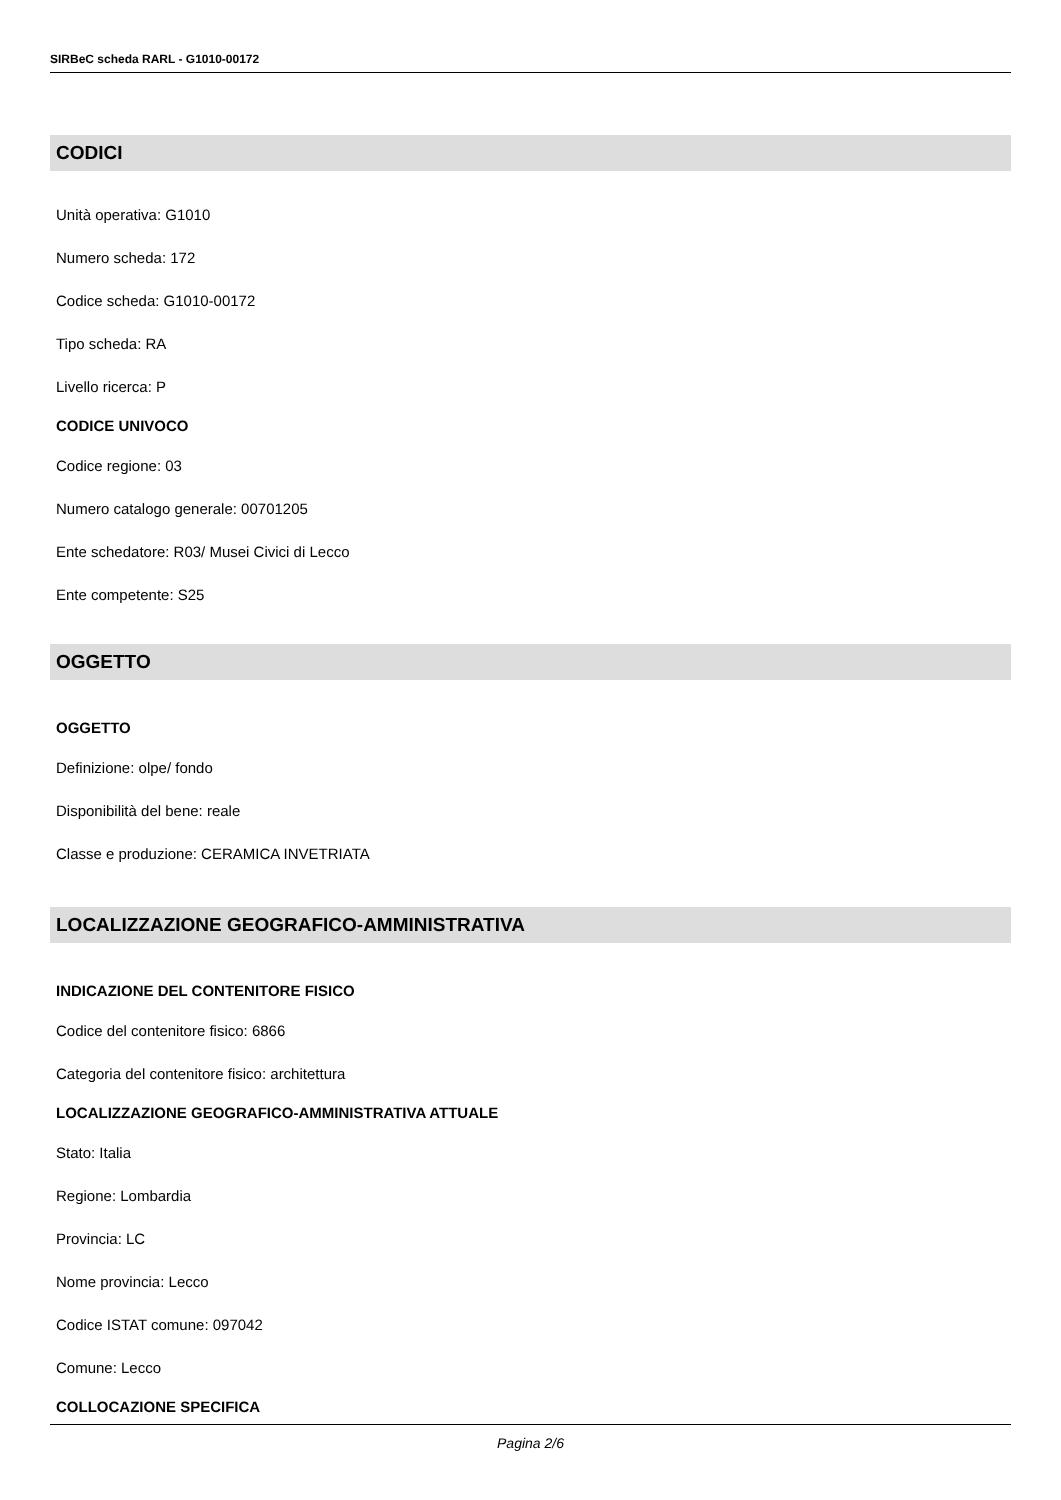SIRBeC scheda RARL - G1010-00172
CODICI
Unità operativa: G1010
Numero scheda: 172
Codice scheda: G1010-00172
Tipo scheda: RA
Livello ricerca: P
CODICE UNIVOCO
Codice regione: 03
Numero catalogo generale: 00701205
Ente schedatore: R03/ Musei Civici di Lecco
Ente competente: S25
OGGETTO
OGGETTO
Definizione: olpe/ fondo
Disponibilità del bene: reale
Classe e produzione: CERAMICA INVETRIATA
LOCALIZZAZIONE GEOGRAFICO-AMMINISTRATIVA
INDICAZIONE DEL CONTENITORE FISICO
Codice del contenitore fisico: 6866
Categoria del contenitore fisico: architettura
LOCALIZZAZIONE GEOGRAFICO-AMMINISTRATIVA ATTUALE
Stato: Italia
Regione: Lombardia
Provincia: LC
Nome provincia: Lecco
Codice ISTAT comune: 097042
Comune: Lecco
COLLOCAZIONE SPECIFICA
Pagina 2/6